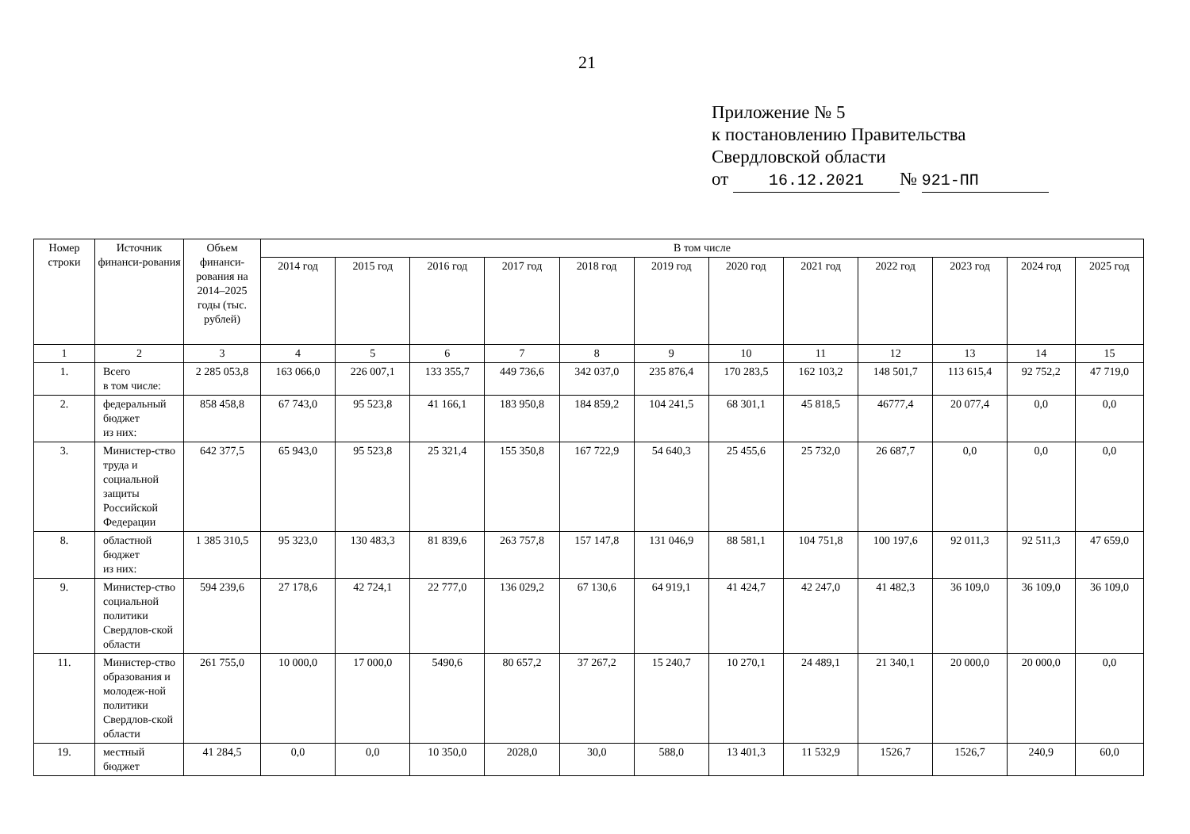21
Приложение № 5
к постановлению Правительства
Свердловской области
от 16.12.2021 № 921-ПП
| Номер строки | Источник финанси-рования | Объем финанси-рования на 2014–2025 годы (тыс. рублей) | В том числе | | | | | | | | | | | |
| --- | --- | --- | --- | --- | --- | --- | --- | --- | --- | --- | --- | --- | --- | --- |
| | | | 2014 год | 2015 год | 2016 год | 2017 год | 2018 год | 2019 год | 2020 год | 2021 год | 2022 год | 2023 год | 2024 год | 2025 год |
| 1 | 2 | 3 | 4 | 5 | 6 | 7 | 8 | 9 | 10 | 11 | 12 | 13 | 14 | 15 |
| 1. | Всего в том числе: | 2 285 053,8 | 163 066,0 | 226 007,1 | 133 355,7 | 449 736,6 | 342 037,0 | 235 876,4 | 170 283,5 | 162 103,2 | 148 501,7 | 113 615,4 | 92 752,2 | 47 719,0 |
| 2. | федеральный бюджет из них: | 858 458,8 | 67 743,0 | 95 523,8 | 41 166,1 | 183 950,8 | 184 859,2 | 104 241,5 | 68 301,1 | 45 818,5 | 46777,4 | 20 077,4 | 0,0 | 0,0 |
| 3. | Министер-ство труда и социальной защиты Российской Федерации | 642 377,5 | 65 943,0 | 95 523,8 | 25 321,4 | 155 350,8 | 167 722,9 | 54 640,3 | 25 455,6 | 25 732,0 | 26 687,7 | 0,0 | 0,0 | 0,0 |
| 8. | областной бюджет из них: | 1 385 310,5 | 95 323,0 | 130 483,3 | 81 839,6 | 263 757,8 | 157 147,8 | 131 046,9 | 88 581,1 | 104 751,8 | 100 197,6 | 92 011,3 | 92 511,3 | 47 659,0 |
| 9. | Министер-ство социальной политики Свердлов-ской области | 594 239,6 | 27 178,6 | 42 724,1 | 22 777,0 | 136 029,2 | 67 130,6 | 64 919,1 | 41 424,7 | 42 247,0 | 41 482,3 | 36 109,0 | 36 109,0 | 36 109,0 |
| 11. | Министер-ство образования и молодеж-ной политики Свердлов-ской области | 261 755,0 | 10 000,0 | 17 000,0 | 5490,6 | 80 657,2 | 37 267,2 | 15 240,7 | 10 270,1 | 24 489,1 | 21 340,1 | 20 000,0 | 20 000,0 | 0,0 |
| 19. | местный бюджет | 41 284,5 | 0,0 | 0,0 | 10 350,0 | 2028,0 | 30,0 | 588,0 | 13 401,3 | 11 532,9 | 1526,7 | 1526,7 | 240,9 | 60,0 |